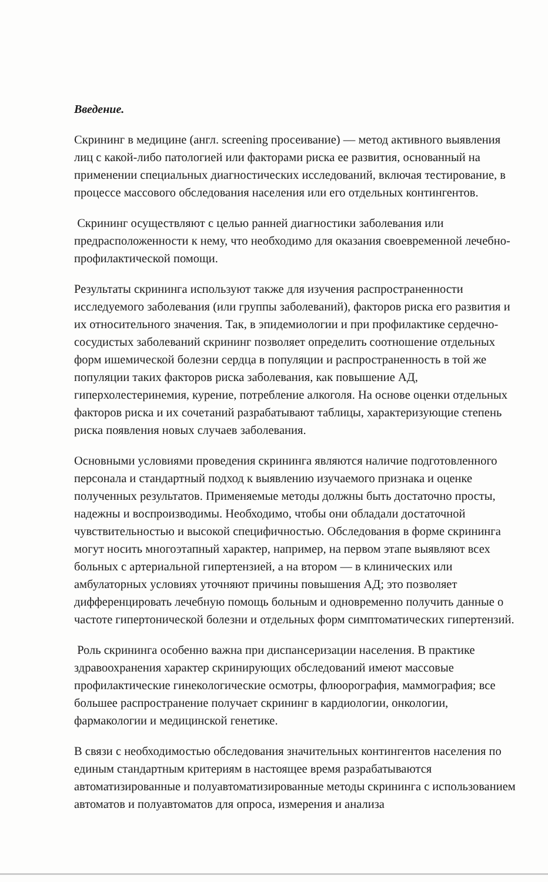Введение.
Скрининг в медицине (англ. screening просеивание) — метод активного выявления лиц с какой-либо патологией или факторами риска ее развития, основанный на применении специальных диагностических исследований, включая тестирование, в процессе массового обследования населения или его отдельных контингентов.
Скрининг осуществляют с целью ранней диагностики заболевания или предрасположенности к нему, что необходимо для оказания своевременной лечебно-профилактической помощи.
Результаты скрининга используют также для изучения распространенности исследуемого заболевания (или группы заболеваний), факторов риска его развития и их относительного значения. Так, в эпидемиологии и при профилактике сердечно-сосудистых заболеваний скрининг позволяет определить соотношение отдельных форм ишемической болезни сердца в популяции и распространенность в той же популяции таких факторов риска заболевания, как повышение АД, гиперхолестеринемия, курение, потребление алкоголя. На основе оценки отдельных факторов риска и их сочетаний разрабатывают таблицы, характеризующие степень риска появления новых случаев заболевания.
Основными условиями проведения скрининга являются наличие подготовленного персонала и стандартный подход к выявлению изучаемого признака и оценке полученных результатов. Применяемые методы должны быть достаточно просты, надежны и воспроизводимы. Необходимо, чтобы они обладали достаточной чувствительностью и высокой специфичностью. Обследования в форме скрининга могут носить многоэтапный характер, например, на первом этапе выявляют всех больных с артериальной гипертензией, а на втором — в клинических или амбулаторных условиях уточняют причины повышения АД; это позволяет дифференцировать лечебную помощь больным и одновременно получить данные о частоте гипертонической болезни и отдельных форм симптоматических гипертензий.
Роль скрининга особенно важна при диспансеризации населения. В практике здравоохранения характер скринирующих обследований имеют массовые профилактические гинекологические осмотры, флюорография, маммография; все большее распространение получает скрининг в кардиологии, онкологии, фармакологии и медицинской генетике.
В связи с необходимостью обследования значительных контингентов населения по единым стандартным критериям в настоящее время разрабатываются автоматизированные и полуавтоматизированные методы скрининга с использованием автоматов и полуавтоматов для опроса, измерения и анализа